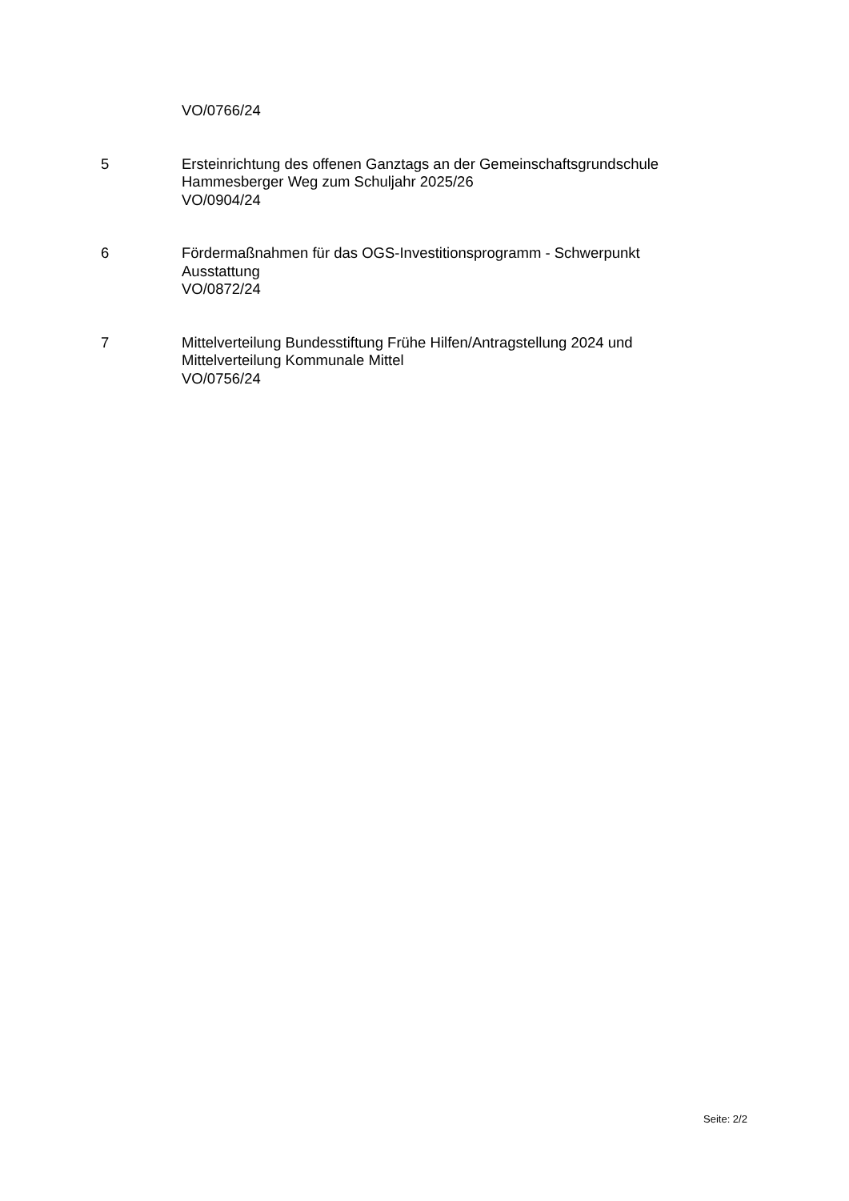VO/0766/24
5 Ersteinrichtung des offenen Ganztags an der Gemeinschaftsgrundschule Hammesberger Weg zum Schuljahr 2025/26
VO/0904/24
6 Fördermaßnahmen für das OGS-Investitionsprogramm - Schwerpunkt Ausstattung
VO/0872/24
7 Mittelverteilung Bundesstiftung Frühe Hilfen/Antragstellung 2024 und Mittelverteilung Kommunale Mittel
VO/0756/24
Seite: 2/2